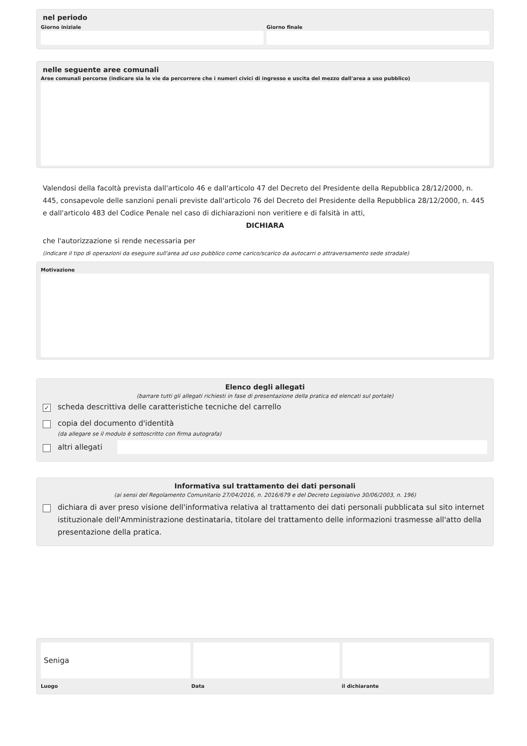nel periodo
Giorno iniziale Giorno finale
nelle seguente aree comunali
Aree comunali percorse (indicare sia le vie da percorrere che i numeri civici di ingresso e uscita del mezzo dall'area a uso pubblico)
Valendosi della facoltà prevista dall'articolo 46 e dall'articolo 47 del Decreto del Presidente della Repubblica 28/12/2000, n. 445, consapevole delle sanzioni penali previste dall'articolo 76 del Decreto del Presidente della Repubblica 28/12/2000, n. 445 e dall'articolo 483 del Codice Penale nel caso di dichiarazioni non veritiere e di falsità in atti,
DICHIARA
che l'autorizzazione si rende necessaria per
(indicare il tipo di operazioni da eseguire sull'area ad uso pubblico come carico/scarico da autocarri o attraversamento sede stradale)
Motivazione
Elenco degli allegati
(barrare tutti gli allegati richiesti in fase di presentazione della pratica ed elencati sul portale)
✓ scheda descrittiva delle caratteristiche tecniche del carrello
copia del documento d'identità
(da allegare se il modulo è sottoscritto con firma autografa)
altri allegati
Informativa sul trattamento dei dati personali
(ai sensi del Regolamento Comunitario 27/04/2016, n. 2016/679 e del Decreto Legislativo 30/06/2003, n. 196)
dichiara di aver preso visione dell'informativa relativa al trattamento dei dati personali pubblicata sul sito internet istituzionale dell'Amministrazione destinataria, titolare del trattamento delle informazioni trasmesse all'atto della presentazione della pratica.
Seniga
Luogo Data il dichiarante